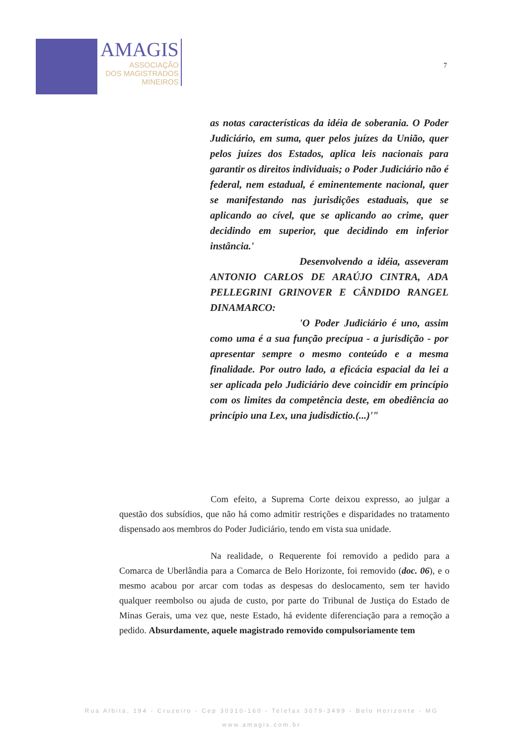AMAGIS
ASSOCIAÇÃO
DOS MAGISTRADOS
MINEIROS
7
as notas características da idéia de soberania. O Poder Judiciário, em suma, quer pelos juízes da União, quer pelos juízes dos Estados, aplica leis nacionais para garantir os direitos individuais; o Poder Judiciário não é federal, nem estadual, é eminentemente nacional, quer se manifestando nas jurisdições estaduais, que se aplicando ao cível, que se aplicando ao crime, quer decidindo em superior, que decidindo em inferior instância.'
Desenvolvendo a idéia, asseveram ANTONIO CARLOS DE ARAÚJO CINTRA, ADA PELLEGRINI GRINOVER E CÂNDIDO RANGEL DINAMARCO:
'O Poder Judiciário é uno, assim como uma é a sua função precípua - a jurisdição - por apresentar sempre o mesmo conteúdo e a mesma finalidade. Por outro lado, a eficácia espacial da lei a ser aplicada pelo Judiciário deve coincidir em princípio com os limites da competência deste, em obediência ao princípio una Lex, una judisdictio.(...)'"
Com efeito, a Suprema Corte deixou expresso, ao julgar a questão dos subsídios, que não há como admitir restrições e disparidades no tratamento dispensado aos membros do Poder Judiciário, tendo em vista sua unidade.
Na realidade, o Requerente foi removido a pedido para a Comarca de Uberlândia para a Comarca de Belo Horizonte, foi removido (doc. 06), e o mesmo acabou por arcar com todas as despesas do deslocamento, sem ter havido qualquer reembolso ou ajuda de custo, por parte do Tribunal de Justiça do Estado de Minas Gerais, uma vez que, neste Estado, há evidente diferenciação para a remoção a pedido. Absurdamente, aquele magistrado removido compulsoriamente tem
Rua Albita, 194 - Cruzeiro - Cep 30310-160 - Telefax 3079-3499 - Belo Horizonte - MG
www.amagis.com.br